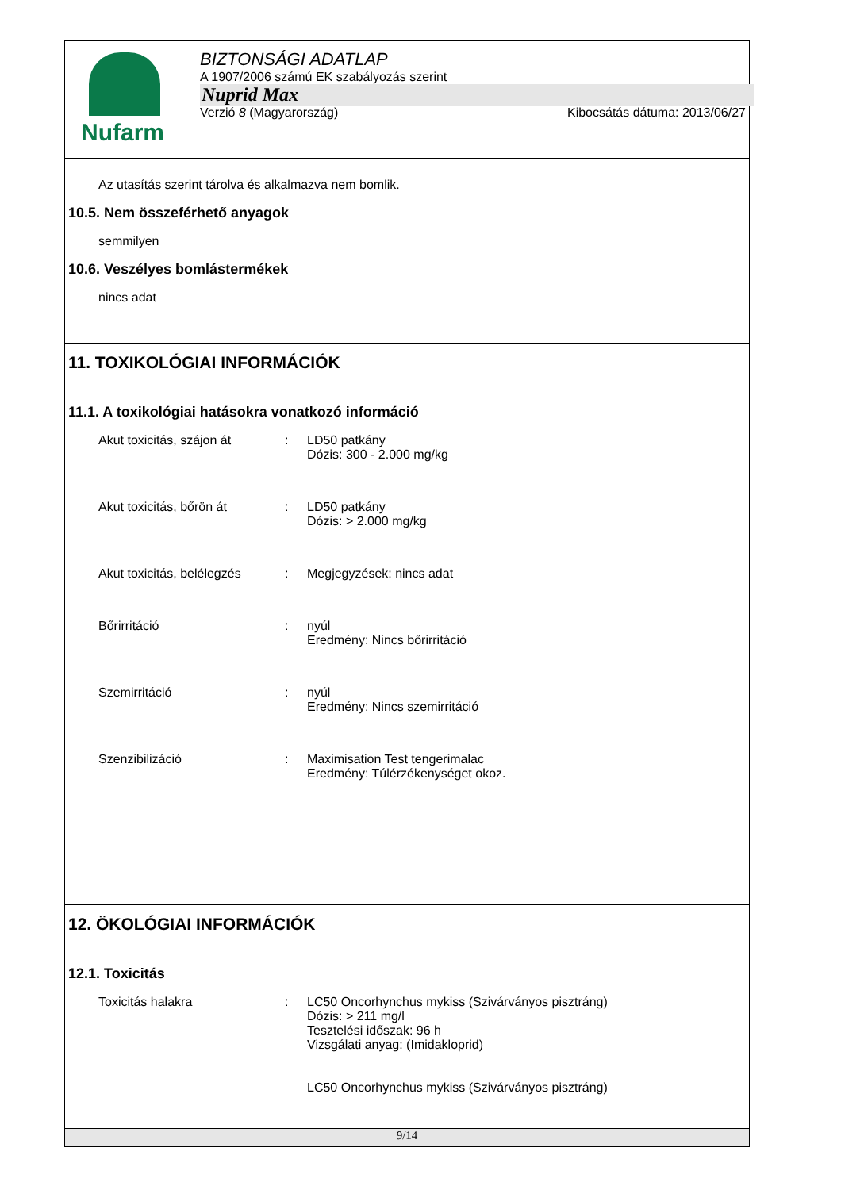Nufarm
BIZTONSÁGI ADATLAP
A 1907/2006 számú EK szabályozás szerint
Nuprid Max
Verzió 8 (Magyarország) Kibocsátás dátuma: 2013/06/27
Az utasítás szerint tárolva és alkalmazva nem bomlik.
10.5. Nem összeférhető anyagok
semmilyen
10.6. Veszélyes bomlástermékek
nincs adat
11. TOXIKOLÓGIAI INFORMÁCIÓK
11.1. A toxikológiai hatásokra vonatkozó információ
Akut toxicitás, szájon át
: LD50 patkány
Dózis: 300 - 2.000 mg/kg
Akut toxicitás, bőrön át : LD50 patkány
Dózis: > 2.000 mg/kg
Akut toxicitás, belélegzés
: Megjegyzések: nincs adat
Bőrirritáció : nyúl
Eredmény: Nincs bőrirritáció
Szemirritáció : nyúl
Eredmény: Nincs szemirritáció
Szenzibilizáció : Maximisation Test tengerimalac
Eredmény: Túlérzékenységet okoz.
12. ÖKOLÓGIAI INFORMÁCIÓK
12.1. Toxicitás
Toxicitás halakra : LC50 Oncorhynchus mykiss (Szivárványos pisztráng)
Dózis: > 211 mg/l
Tesztelési időszak: 96 h
Vizsgálati anyag: (Imidakloprid)
LC50 Oncorhynchus mykiss (Szivárványos pisztráng)
9/14